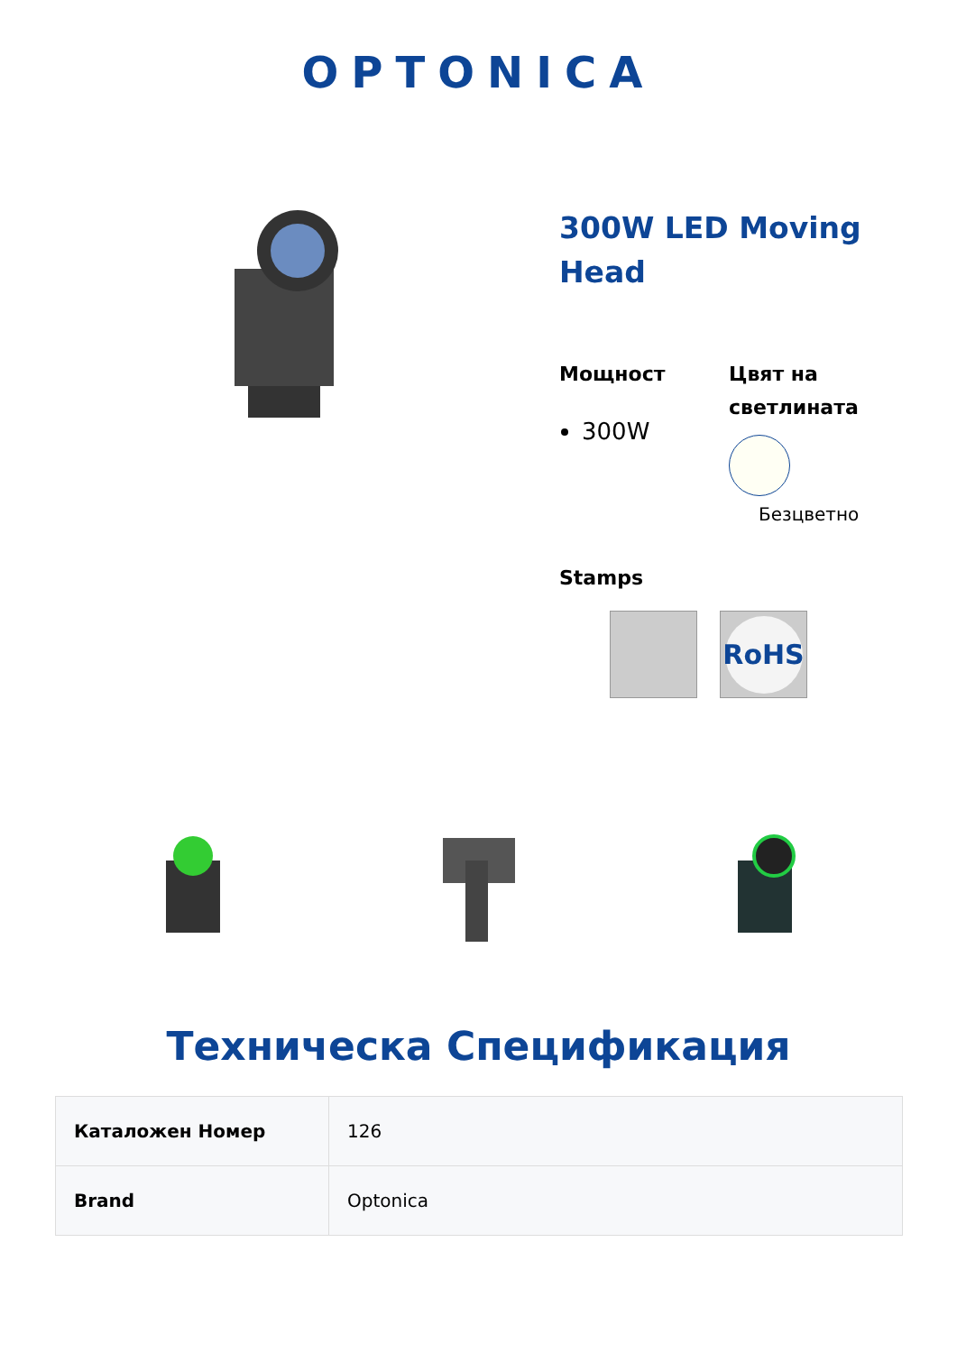OPTONICA
300W LED Moving Head
Мощност
300W
Цвят на светлината
Безцветно
Stamps
RoHS
Техническа Спецификация
| Каталожен Номер | 126 |
| Brand | Optonica |